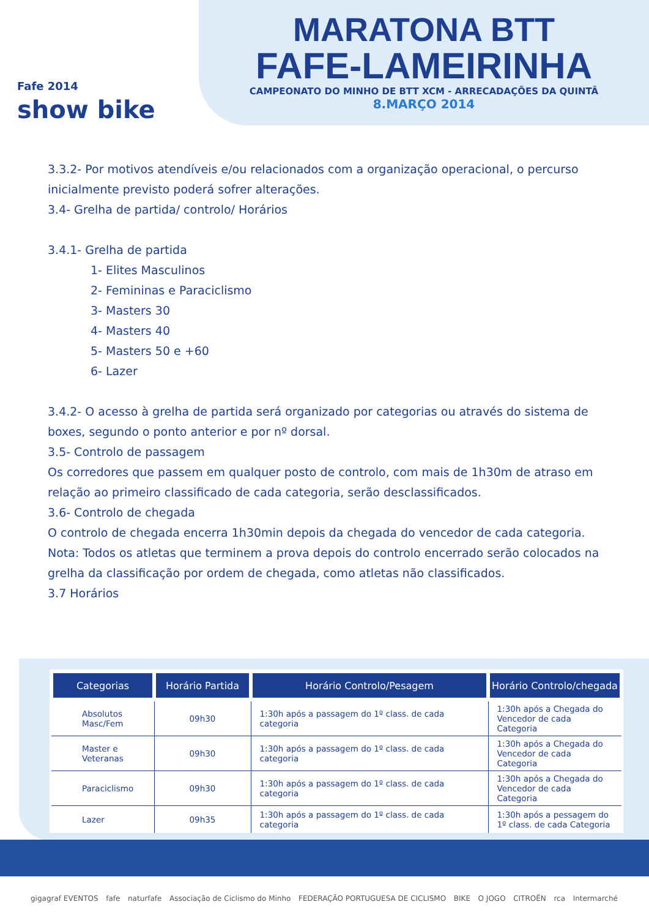Fafe 2014
show bike
MARATONA BTT
FAFE-LAMEIRINHA
CAMPEONATO DO MINHO DE BTT XCM - ARRECADAÇÕES DA QUINTÃ
8.MARÇO 2014
3.3.2- Por motivos atendíveis e/ou relacionados com a organização operacional, o percurso inicialmente previsto poderá sofrer alterações.
3.4- Grelha de partida/ controlo/ Horários
3.4.1- Grelha de partida
1- Elites Masculinos
2- Femininas e Paraciclismo
3- Masters 30
4- Masters 40
5- Masters 50 e +60
6- Lazer
3.4.2- O acesso à grelha de partida será organizado por categorias ou através do sistema de boxes, segundo o ponto anterior e por nº dorsal.
3.5- Controlo de passagem
Os corredores que passem em qualquer posto de controlo, com mais de 1h30m de atraso em relação ao primeiro classificado de cada categoria, serão desclassificados.
3.6- Controlo de chegada
O controlo de chegada encerra 1h30min depois da chegada do vencedor de cada categoria.
Nota: Todos os atletas que terminem a prova depois do controlo encerrado serão colocados na grelha da classificação por ordem de chegada, como atletas não classificados.
3.7 Horários
| Categorias | Horário Partida | Horário Controlo/Pesagem | Horário Controlo/chegada |
| --- | --- | --- | --- |
| Absolutos Masc/Fem | 09h30 | 1:30h após a passagem do 1º class. de cada categoria | 1:30h após a Chegada do Vencedor de cada Categoria |
| Master e Veteranas | 09h30 | 1:30h após a passagem do 1º class. de cada categoria | 1:30h após a Chegada do Vencedor de cada Categoria |
| Paraciclismo | 09h30 | 1:30h após a passagem do 1º class. de cada categoria | 1:30h após a Chegada do Vencedor de cada Categoria |
| Lazer | 09h35 | 1:30h após a passagem do 1º class. de cada categoria | 1:30h após a pessagem do 1º class. de cada Categoria |
gigagraf EVENTOS fafe naturfafe Associação de Ciclismo do Minho FEDERAÇÃO PORTUGUESA DE CICLISMO BIKE O JOGO CITROËN rca Intermarché